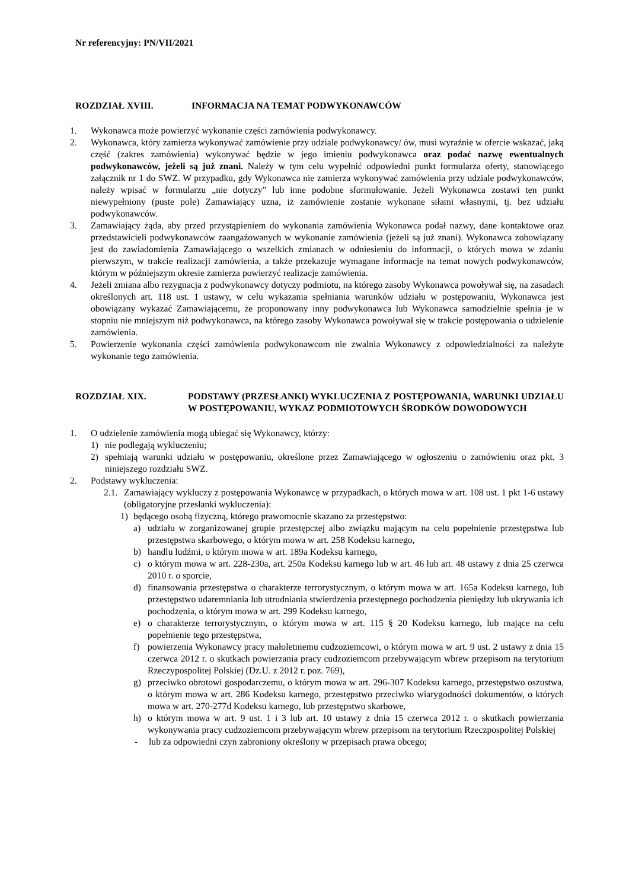Nr referencyjny: PN/VII/2021
ROZDZIAŁ XVIII. INFORMACJA NA TEMAT PODWYKONAWCÓW
1. Wykonawca może powierzyć wykonanie części zamówienia podwykonawcy.
2. Wykonawca, który zamierza wykonywać zamówienie przy udziale podwykonawcy/ ów, musi wyraźnie w ofercie wskazać, jaką część (zakres zamówienia) wykonywać będzie w jego imieniu podwykonawca oraz podać nazwę ewentualnych podwykonawców, jeżeli są już znani. Należy w tym celu wypełnić odpowiedni punkt formularza oferty, stanowiącego załącznik nr 1 do SWZ. W przypadku, gdy Wykonawca nie zamierza wykonywać zamówienia przy udziale podwykonawców, należy wpisać w formularzu „nie dotyczy” lub inne podobne sformułowanie. Jeżeli Wykonawca zostawi ten punkt niewypełniony (puste pole) Zamawiający uzna, iż zamówienie zostanie wykonane siłami własnymi, tj. bez udziału podwykonawców.
3. Zamawiający żąda, aby przed przystąpieniem do wykonania zamówienia Wykonawca podał nazwy, dane kontaktowe oraz przedstawicieli podwykonawców zaangażowanych w wykonanie zamówienia (jeżeli są już znani). Wykonawca zobowiązany jest do zawiadomienia Zamawiającego o wszelkich zmianach w odniesieniu do informacji, o których mowa w zdaniu pierwszym, w trakcie realizacji zamówienia, a także przekazuje wymagane informacje na temat nowych podwykonawców, którym w późniejszym okresie zamierza powierzyć realizacje zamówienia.
4. Jeżeli zmiana albo rezygnacja z podwykonawcy dotyczy podmiotu, na którego zasoby Wykonawca powoływał się, na zasadach określonych art. 118 ust. 1 ustawy, w celu wykazania spełniania warunków udziału w postępowaniu, Wykonawca jest obowiązany wykazać Zamawiającemu, że proponowany inny podwykonawca lub Wykonawca samodzielnie spełnia je w stopniu nie mniejszym niż podwykonawca, na którego zasoby Wykonawca powoływał się w trakcie postępowania o udzielenie zamówienia.
5. Powierzenie wykonania części zamówienia podwykonawcom nie zwalnia Wykonawcy z odpowiedzialności za należyte wykonanie tego zamówienia.
ROZDZIAŁ XIX. PODSTAWY (PRZESŁANKI) WYKLUCZENIA Z POSTĘPOWANIA, WARUNKI UDZIAŁU W POSTĘPOWANIU, WYKAZ PODMIOTOWYCH ŚRODKÓW DOWODOWYCH
1. O udzielenie zamówienia mogą ubiegać się Wykonawcy, którzy:
1) nie podlegają wykluczeniu;
2) spełniają warunki udziału w postępowaniu, określone przez Zamawiającego w ogłoszeniu o zamówieniu oraz pkt. 3 niniejszego rozdziału SWZ.
2. Podstawy wykluczenia:
2.1. Zamawiający wykluczy z postępowania Wykonawcę w przypadkach, o których mowa w art. 108 ust. 1 pkt 1-6 ustawy (obligatoryjne przesłanki wykluczenia):
1) będącego osobą fizyczną, którego prawomocnie skazano za przestępstwo:
a) udziału w zorganizowanej grupie przestępczej albo związku mającym na celu popełnienie przestępstwa lub przestępstwa skarbowego, o którym mowa w art. 258 Kodeksu karnego,
b) handlu ludźmi, o którym mowa w art. 189a Kodeksu karnego,
c) o którym mowa w art. 228-230a, art. 250a Kodeksu karnego lub w art. 46 lub art. 48 ustawy z dnia 25 czerwca 2010 r. o sporcie,
d) finansowania przestępstwa o charakterze terrorystycznym, o którym mowa w art. 165a Kodeksu karnego, lub przestępstwo udaremniania lub utrudniania stwierdzenia przestępnego pochodzenia pieniędzy lub ukrywania ich pochodzenia, o którym mowa w art. 299 Kodeksu karnego,
e) o charakterze terrorystycznym, o którym mowa w art. 115 § 20 Kodeksu karnego, lub mające na celu popełnienie tego przestępstwa,
f) powierzenia Wykonawcy pracy małoletniemu cudzoziemcowi, o którym mowa w art. 9 ust. 2 ustawy z dnia 15 czerwca 2012 r. o skutkach powierzania pracy cudzoziemcom przebywającym wbrew przepisom na terytorium Rzeczypospolitej Polskiej (Dz.U. z 2012 r. poz. 769),
g) przeciwko obrotowi gospodarczemu, o którym mowa w art. 296-307 Kodeksu karnego, przestępstwo oszustwa, o którym mowa w art. 286 Kodeksu karnego, przestępstwo przeciwko wiarygodności dokumentów, o których mowa w art. 270-277d Kodeksu karnego, lub przestępstwo skarbowe,
h) o którym mowa w art. 9 ust. 1 i 3 lub art. 10 ustawy z dnia 15 czerwca 2012 r. o skutkach powierzania wykonywania pracy cudzoziemcom przebywającym wbrew przepisom na terytorium Rzeczpospolitej Polskiej
- lub za odpowiedni czyn zabroniony określony w przepisach prawa obcego;